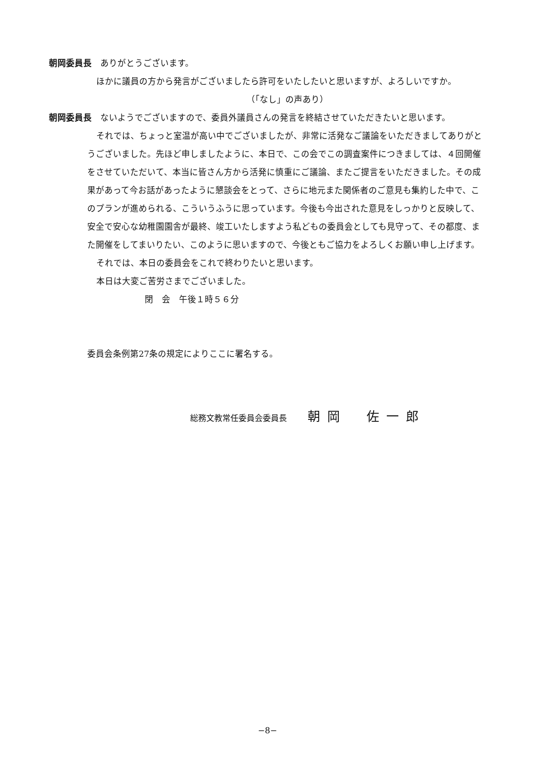朝岡委員長　ありがとうございます。
ほかに議員の方から発言がございましたら許可をいたしたいと思いますが、よろしいですか。
（「なし」の声あり）
朝岡委員長　ないようでございますので、委員外議員さんの発言を終結させていただきたいと思います。
それでは、ちょっと室温が高い中でございましたが、非常に活発なご議論をいただきましてありがとうございました。先ほど申しましたように、本日で、この会でこの調査案件につきましては、４回開催をさせていただいて、本当に皆さん方から活発に慎重にご議論、またご提言をいただきました。その成果があって今お話があったように懇談会をとって、さらに地元また関係者のご意見も集約した中で、このプランが進められる、こういうふうに思っています。今後も今出された意見をしっかりと反映して、安全で安心な幼稚園園舎が最終、竣工いたしますよう私どもの委員会としても見守って、その都度、また開催をしてまいりたい、このように思いますので、今後ともご協力をよろしくお願い申し上げます。
それでは、本日の委員会をこれで終わりたいと思います。
本日は大変ご苦労さまでございました。
閉　会　午後１時５６分
委員会条例第27条の規定によりここに署名する。
総務文教常任委員会委員長 朝岡　佐一郎
−8−